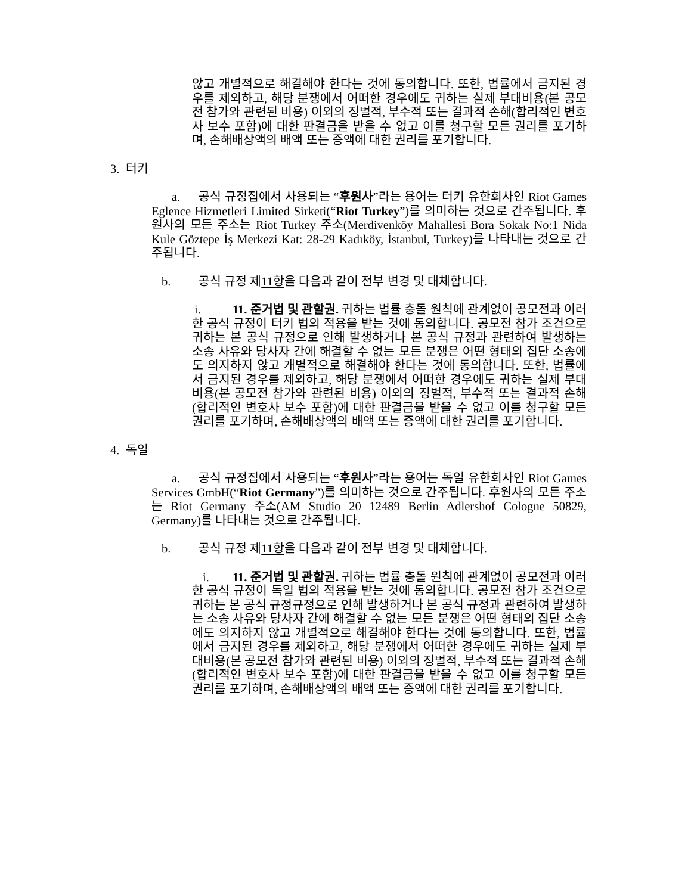않고 개별적으로 해결해야 한다는 것에 동의합니다. 또한, 법률에서 금지된 경우를 제외하고, 해당 분쟁에서 어떠한 경우에도 귀하는 실제 부대비용(본 공모전 참가와 관련된 비용) 이외의 징벌적, 부수적 또는 결과적 손해(합리적인 변호사 보수 포함)에 대한 판결금을 받을 수 없고 이를 청구할 모든 권리를 포기하며, 손해배상액의 배액 또는 증액에 대한 권리를 포기합니다.
3. 터키
a. 공식 규정집에서 사용되는 “후원사”라는 용어는 터키 유한회사인 Riot Games Eglence Hizmetleri Limited Sirketi(“Riot Turkey”)를 의미하는 것으로 간주됩니다. 후원사의 모든 주소는 Riot Turkey 주소(Merdivenköy Mahallesi Bora Sokak No:1 Nida Kule Göztepe İş Merkezi Kat: 28-29 Kadıköy, İstanbul, Turkey)를 나타내는 것으로 간주됩니다.
b. 공식 규정 제11항을 다음과 같이 전부 변경 및 대체합니다.
i. 11. 준거법 및 관할권. 귀하는 법률 충돌 원칙에 관계없이 공모전과 이러한 공식 규정이 터키 법의 적용을 받는 것에 동의합니다. 공모전 참가 조건으로 귀하는 본 공식 규정으로 인해 발생하거나 본 공식 규정과 관련하여 발생하는 소송 사유와 당사자 간에 해결할 수 없는 모든 분쟁은 어떤 형태의 집단 소송에도 의지하지 않고 개별적으로 해결해야 한다는 것에 동의합니다. 또한, 법률에서 금지된 경우를 제외하고, 해당 분쟁에서 어떠한 경우에도 귀하는 실제 부대비용(본 공모전 참가와 관련된 비용) 이외의 징벌적, 부수적 또는 결과적 손해(합리적인 변호사 보수 포함)에 대한 판결금을 받을 수 없고 이를 청구할 모든 권리를 포기하며, 손해배상액의 배액 또는 증액에 대한 권리를 포기합니다.
4. 독일
a. 공식 규정집에서 사용되는 “후원사”라는 용어는 독일 유한회사인 Riot Games Services GmbH(“Riot Germany”)를 의미하는 것으로 간주됩니다. 후원사의 모든 주소는 Riot Germany 주소(AM Studio 20 12489 Berlin Adlershof Cologne 50829, Germany)를 나타내는 것으로 간주됩니다.
b. 공식 규정 제11항을 다음과 같이 전부 변경 및 대체합니다.
i. 11. 준거법 및 관할권. 귀하는 법률 충돌 원칙에 관계없이 공모전과 이러한 공식 규정이 독일 법의 적용을 받는 것에 동의합니다. 공모전 참가 조건으로 귀하는 본 공식 규정규정으로 인해 발생하거나 본 공식 규정과 관련하여 발생하는 소송 사유와 당사자 간에 해결할 수 없는 모든 분쟁은 어떤 형태의 집단 소송에도 의지하지 않고 개별적으로 해결해야 한다는 것에 동의합니다. 또한, 법률에서 금지된 경우를 제외하고, 해당 분쟁에서 어떠한 경우에도 귀하는 실제 부대비용(본 공모전 참가와 관련된 비용) 이외의 징벌적, 부수적 또는 결과적 손해(합리적인 변호사 보수 포함)에 대한 판결금을 받을 수 없고 이를 청구할 모든 권리를 포기하며, 손해배상액의 배액 또는 증액에 대한 권리를 포기합니다.